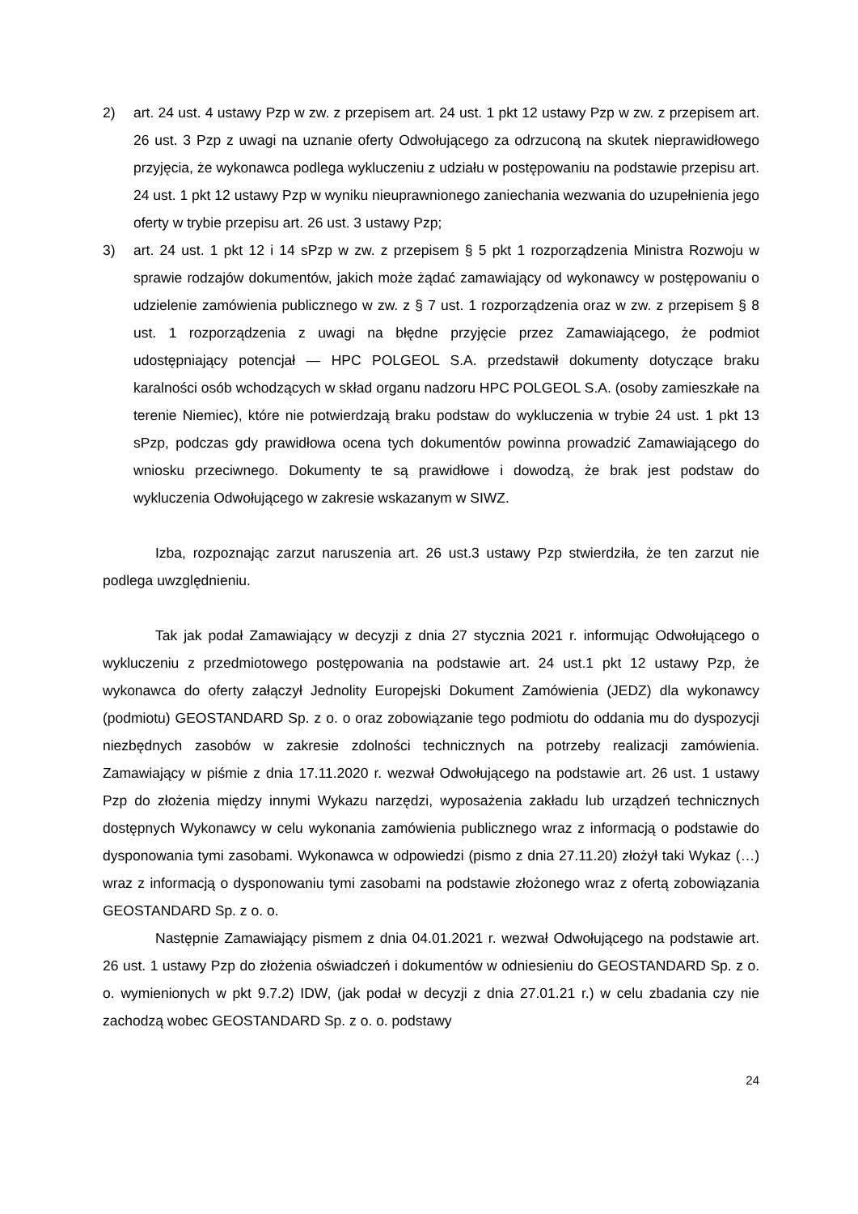2) art. 24 ust. 4 ustawy Pzp w zw. z przepisem art. 24 ust. 1 pkt 12 ustawy Pzp w zw. z przepisem art. 26 ust. 3 Pzp z uwagi na uznanie oferty Odwołującego za odrzuconą na skutek nieprawidłowego przyjęcia, że wykonawca podlega wykluczeniu z udziału w postępowaniu na podstawie przepisu art. 24 ust. 1 pkt 12 ustawy Pzp w wyniku nieuprawnionego zaniechania wezwania do uzupełnienia jego oferty w trybie przepisu art. 26 ust. 3 ustawy Pzp;
3) art. 24 ust. 1 pkt 12 i 14 sPzp w zw. z przepisem § 5 pkt 1 rozporządzenia Ministra Rozwoju w sprawie rodzajów dokumentów, jakich może żądać zamawiający od wykonawcy w postępowaniu o udzielenie zamówienia publicznego w zw. z § 7 ust. 1 rozporządzenia oraz w zw. z przepisem § 8 ust. 1 rozporządzenia z uwagi na błędne przyjęcie przez Zamawiającego, że podmiot udostępniający potencjał — HPC POLGEOL S.A. przedstawił dokumenty dotyczące braku karalności osób wchodzących w skład organu nadzoru HPC POLGEOL S.A. (osoby zamieszkałe na terenie Niemiec), które nie potwierdzają braku podstaw do wykluczenia w trybie 24 ust. 1 pkt 13 sPzp, podczas gdy prawidłowa ocena tych dokumentów powinna prowadzić Zamawiającego do wniosku przeciwnego. Dokumenty te są prawidłowe i dowodzą, że brak jest podstaw do wykluczenia Odwołującego w zakresie wskazanym w SIWZ.
Izba, rozpoznając zarzut naruszenia art. 26 ust.3 ustawy Pzp stwierdziła, że ten zarzut nie podlega uwzględnieniu.
Tak jak podał Zamawiający w decyzji z dnia 27 stycznia 2021 r. informując Odwołującego o wykluczeniu z przedmiotowego postępowania na podstawie art. 24 ust.1 pkt 12 ustawy Pzp, że wykonawca do oferty załączył Jednolity Europejski Dokument Zamówienia (JEDZ) dla wykonawcy (podmiotu) GEOSTANDARD Sp. z o. o oraz zobowiązanie tego podmiotu do oddania mu do dyspozycji niezbędnych zasobów w zakresie zdolności technicznych na potrzeby realizacji zamówienia. Zamawiający w piśmie z dnia 17.11.2020 r. wezwał Odwołującego na podstawie art. 26 ust. 1 ustawy Pzp do złożenia między innymi Wykazu narzędzi, wyposażenia zakładu lub urządzeń technicznych dostępnych Wykonawcy w celu wykonania zamówienia publicznego wraz z informacją o podstawie do dysponowania tymi zasobami. Wykonawca w odpowiedzi (pismo z dnia 27.11.20) złożył taki Wykaz (…) wraz z informacją o dysponowaniu tymi zasobami na podstawie złożonego wraz z ofertą zobowiązania GEOSTANDARD Sp. z o. o.
Następnie Zamawiający pismem z dnia 04.01.2021 r. wezwał Odwołującego na podstawie art. 26 ust. 1 ustawy Pzp do złożenia oświadczeń i dokumentów w odniesieniu do GEOSTANDARD Sp. z o. o. wymienionych w pkt 9.7.2) IDW, (jak podał w decyzji z dnia 27.01.21 r.) w celu zbadania czy nie zachodzą wobec GEOSTANDARD Sp. z o. o. podstawy
24